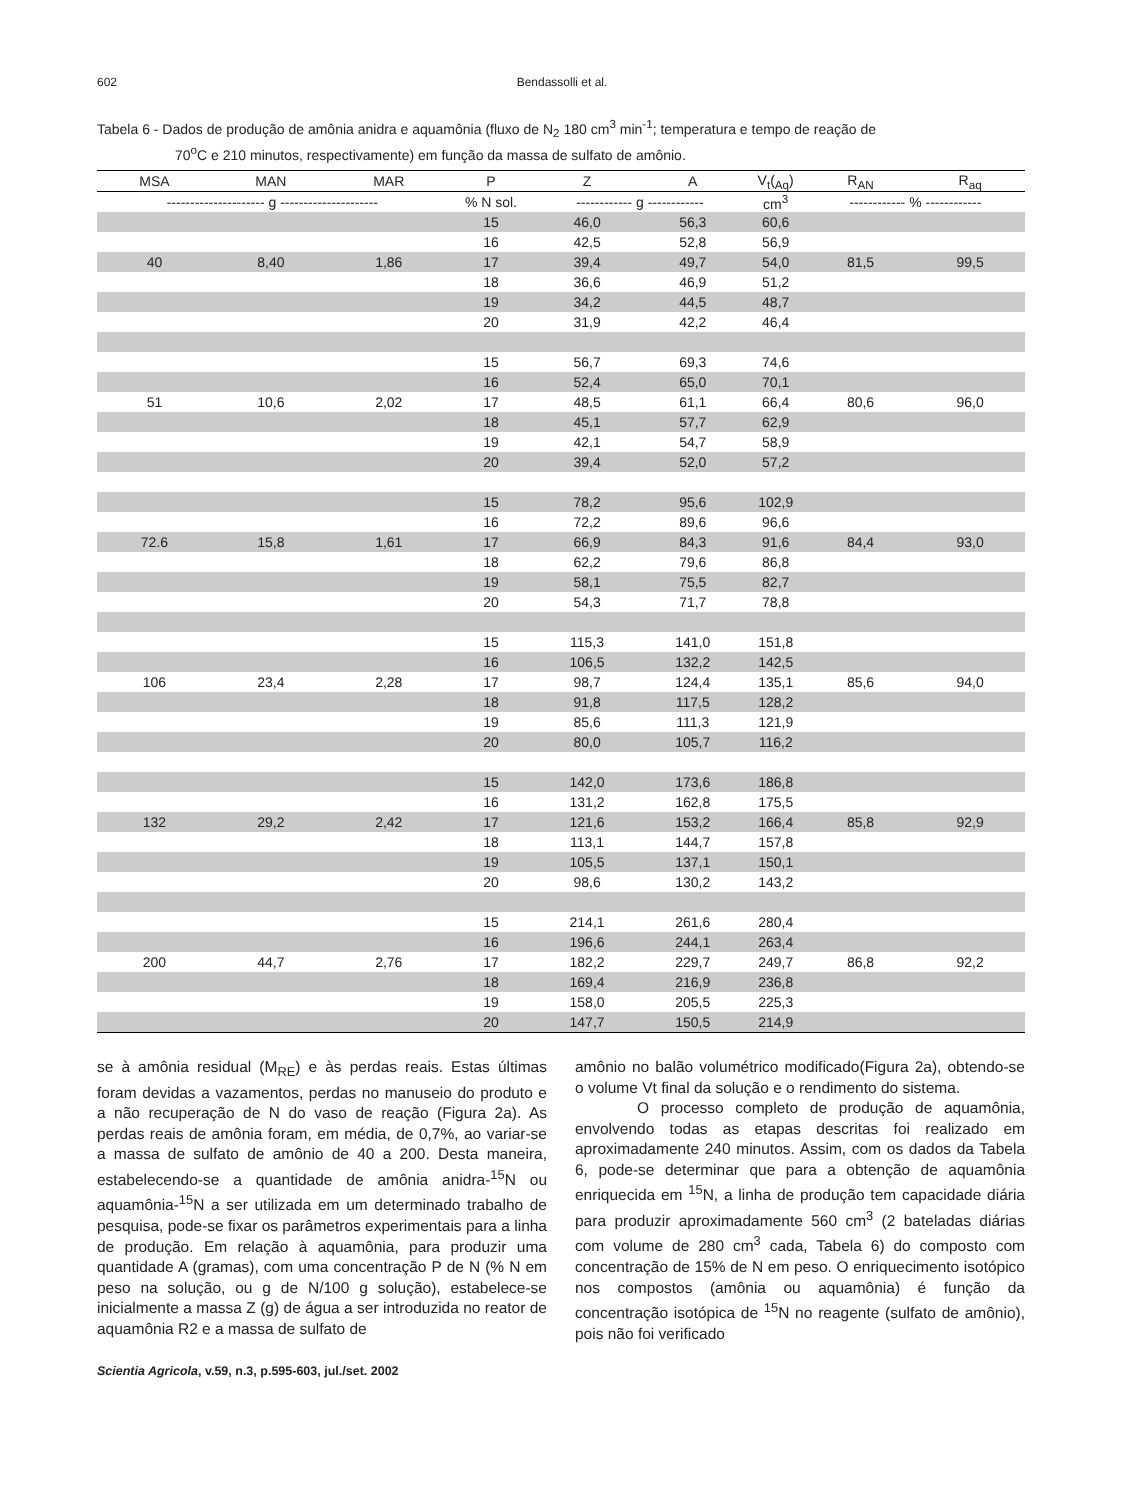602 Bendassolli et al.
Tabela 6 - Dados de produção de amônia anidra e aquamônia (fluxo de N<sub>2</sub> 180 cm<sup>3</sup> min<sup>-1</sup>; temperatura e tempo de reação de
70<sup>o</sup>C e 210 minutos, respectivamente) em função da massa de sulfato de amônio.
| MSA | MAN | MAR | P | Z | A | V<sub>t</sub>(<sub>Aq</sub>) | R<sub>AN</sub> | R<sub>aq</sub> |
| --- | --- | --- | --- | --- | --- | --- | --- | --- |
| --------------------- g --------------------- | | | % N sol. | ------------ g ------------ | | cm<sup>3</sup> | ------------ % ------------ | |
| | | | 15 | 46,0 | 56,3 | 60,6 | | |
| | | | 16 | 42,5 | 52,8 | 56,9 | | |
| 40 | 8,40 | 1,86 | 17 | 39,4 | 49,7 | 54,0 | 81,5 | 99,5 |
| | | | 18 | 36,6 | 46,9 | 51,2 | | |
| | | | 19 | 34,2 | 44,5 | 48,7 | | |
| | | | 20 | 31,9 | 42,2 | 46,4 | | |
| | | | 15 | 56,7 | 69,3 | 74,6 | | |
| | | | 16 | 52,4 | 65,0 | 70,1 | | |
| 51 | 10,6 | 2,02 | 17 | 48,5 | 61,1 | 66,4 | 80,6 | 96,0 |
| | | | 18 | 45,1 | 57,7 | 62,9 | | |
| | | | 19 | 42,1 | 54,7 | 58,9 | | |
| | | | 20 | 39,4 | 52,0 | 57,2 | | |
| | | | 15 | 78,2 | 95,6 | 102,9 | | |
| | | | 16 | 72,2 | 89,6 | 96,6 | | |
| 72.6 | 15,8 | 1,61 | 17 | 66,9 | 84,3 | 91,6 | 84,4 | 93,0 |
| | | | 18 | 62,2 | 79,6 | 86,8 | | |
| | | | 19 | 58,1 | 75,5 | 82,7 | | |
| | | | 20 | 54,3 | 71,7 | 78,8 | | |
| | | | 15 | 115,3 | 141,0 | 151,8 | | |
| | | | 16 | 106,5 | 132,2 | 142,5 | | |
| 106 | 23,4 | 2,28 | 17 | 98,7 | 124,4 | 135,1 | 85,6 | 94,0 |
| | | | 18 | 91,8 | 117,5 | 128,2 | | |
| | | | 19 | 85,6 | 111,3 | 121,9 | | |
| | | | 20 | 80,0 | 105,7 | 116,2 | | |
| | | | 15 | 142,0 | 173,6 | 186,8 | | |
| | | | 16 | 131,2 | 162,8 | 175,5 | | |
| 132 | 29,2 | 2,42 | 17 | 121,6 | 153,2 | 166,4 | 85,8 | 92,9 |
| | | | 18 | 113,1 | 144,7 | 157,8 | | |
| | | | 19 | 105,5 | 137,1 | 150,1 | | |
| | | | 20 | 98,6 | 130,2 | 143,2 | | |
| | | | 15 | 214,1 | 261,6 | 280,4 | | |
| | | | 16 | 196,6 | 244,1 | 263,4 | | |
| 200 | 44,7 | 2,76 | 17 | 182,2 | 229,7 | 249,7 | 86,8 | 92,2 |
| | | | 18 | 169,4 | 216,9 | 236,8 | | |
| | | | 19 | 158,0 | 205,5 | 225,3 | | |
| | | | 20 | 147,7 | 150,5 | 214,9 | | |
se à amônia residual (M<sub>RE</sub>) e às perdas reais. Estas últimas foram devidas a vazamentos, perdas no manuseio do produto e a não recuperação de N do vaso de reação (Figura 2a). As perdas reais de amônia foram, em média, de 0,7%, ao variar-se a massa de sulfato de amônio de 40 a 200. Desta maneira, estabelecendo-se a quantidade de amônia anidra-<sup>15</sup>N ou aquamônia-<sup>15</sup>N a ser utilizada em um determinado trabalho de pesquisa, pode-se fixar os parâmetros experimentais para a linha de produção. Em relação à aquamônia, para produzir uma quantidade A (gramas), com uma concentração P de N (% N em peso na solução, ou g de N/100 g solução), estabelece-se inicialmente a massa Z (g) de água a ser introduzida no reator de aquamônia R2 e a massa de sulfato de
amônio no balão volumétrico modificado(Figura 2a), obtendo-se o volume Vt final da solução e o rendimento do sistema.
O processo completo de produção de aquamônia, envolvendo todas as etapas descritas foi realizado em aproximadamente 240 minutos. Assim, com os dados da Tabela 6, pode-se determinar que para a obtenção de aquamônia enriquecida em <sup>15</sup>N, a linha de produção tem capacidade diária para produzir aproximadamente 560 cm<sup>3</sup> (2 bateladas diárias com volume de 280 cm<sup>3</sup> cada, Tabela 6) do composto com concentração de 15% de N em peso. O enriquecimento isotópico nos compostos (amônia ou aquamônia) é função da concentração isotópica de <sup>15</sup>N no reagente (sulfato de amônio), pois não foi verificado
Scientia Agricola, v.59, n.3, p.595-603, jul./set. 2002